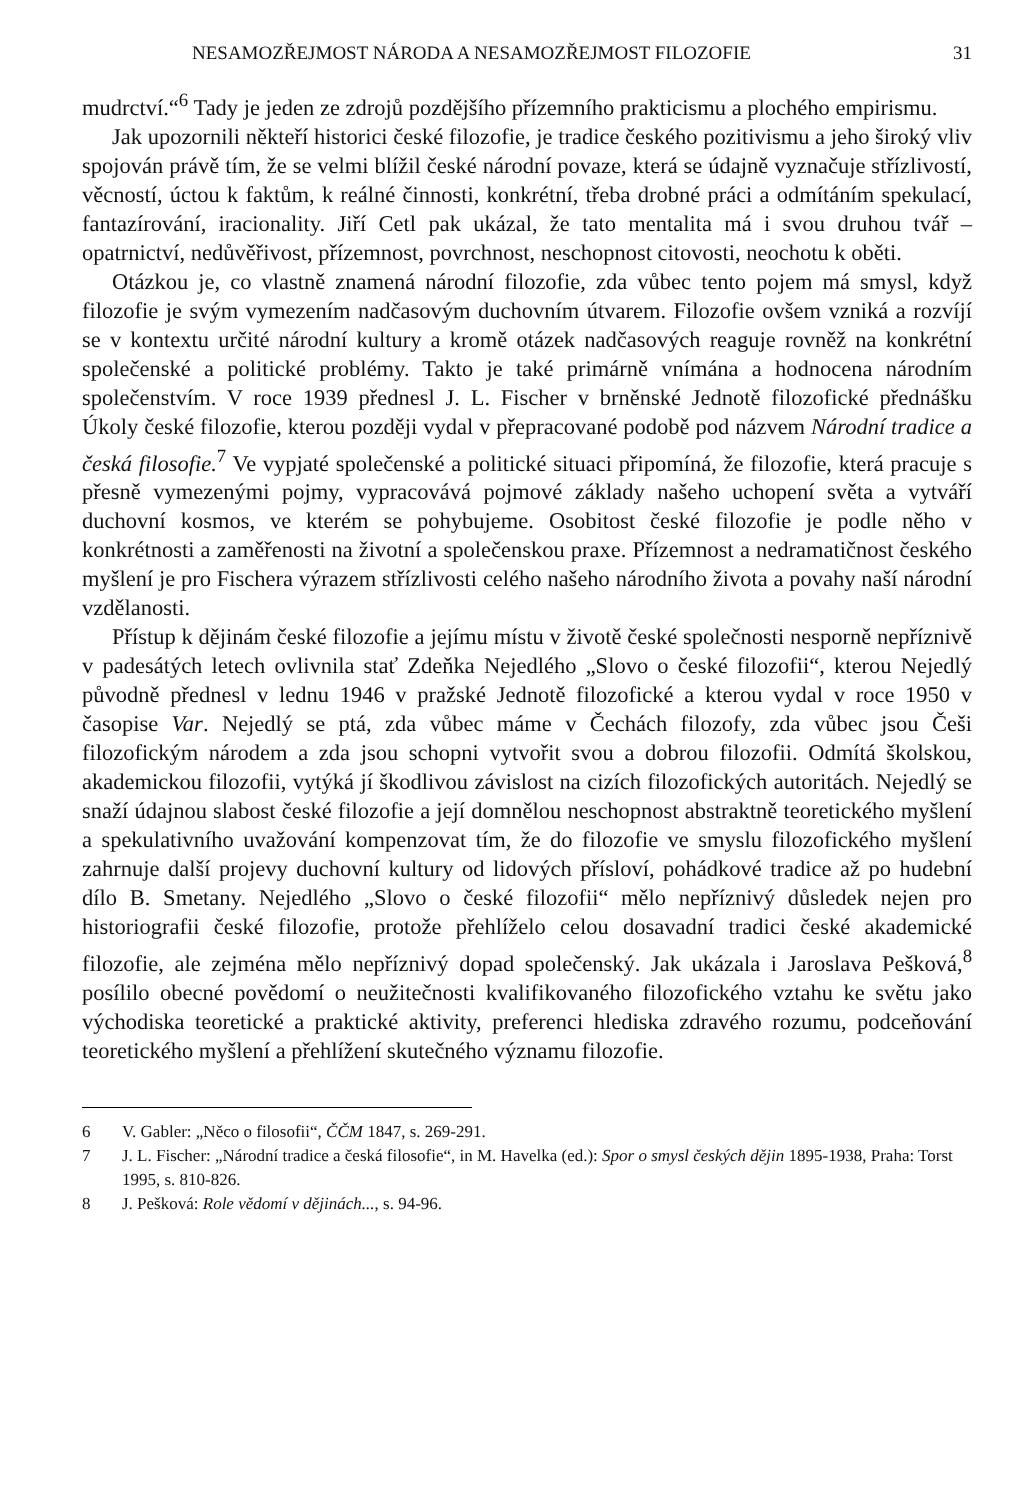NESAMOZŘEJMOST NÁRODA A NESAMOZŘEJMOST FILOZOFIE 31
mudrctví.“<sup>6</sup> Tady je jeden ze zdrojů pozdějšího přízemního prakticismu a plochého empirismu.
Jak upozornili někteří historici české filozofie, je tradice českého pozitivismu a jeho široký vliv spojován právě tím, že se velmi blížil české národní povaze, která se údajně vyznačuje střízlivostí, věcností, úctou k faktům, k reálné činnosti, konkrétní, třeba drobné práci a odmítáním spekulací, fantazírování, iracionality. Jiří Cetl pak ukázal, že tato mentalita má i svou druhou tvář – opatrnictví, nedůvěřivost, přízemnost, povrchnost, neschopnost citovosti, neochotu k oběti.
Otázkou je, co vlastně znamená národní filozofie, zda vůbec tento pojem má smysl, když filozofie je svým vymezením nadčasovým duchovním útvarem. Filozofie ovšem vzniká a rozvíjí se v kontextu určité národní kultury a kromě otázek nadčasových reaguje rovněž na konkrétní společenské a politické problémy. Takto je také primárně vnímána a hodnocena národním společenstvím. V roce 1939 přednesl J. L. Fischer v brněnské Jednotě filozofické přednášku Úkoly české filozofie, kterou později vydal v přepracované podobě pod názvem Národní tradice a česká filosofie.<sup>7</sup> Ve vypjaté společenské a politické situaci připomíná, že filozofie, která pracuje s přesně vymezenými pojmy, vypracovává pojmové základy našeho uchopení světa a vytváří duchovní kosmos, ve kterém se pohybujeme. Osobitost české filozofie je podle něho v konkrétnosti a zaměřenosti na životní a společenskou praxe. Přízemnost a nedramatičnost českého myšlení je pro Fischera výrazem střízlivosti celého našeho národního života a povahy naší národní vzdělanosti.
Přístup k dějinám české filozofie a jejímu místu v životě české společnosti nesporně nepříznivě v padesátých letech ovlivnila stať Zdeňka Nejedlého „Slovo o české filozofii“, kterou Nejedlý původně přednesl v lednu 1946 v pražské Jednotě filozofické a kterou vydal v roce 1950 v časopise Var. Nejedlý se ptá, zda vůbec máme v Čechách filozofy, zda vůbec jsou Češi filozofickým národem a zda jsou schopni vytvořit svou a dobrou filozofii. Odmítá školskou, akademickou filozofii, vytýká jí škodlivou závislost na cizích filozofických autoritách. Nejedlý se snaží údajnou slabost české filozofie a její domnělou neschopnost abstraktně teoretického myšlení a spekulativního uvažování kompenzovat tím, že do filozofie ve smyslu filozofického myšlení zahrnuje další projevy duchovní kultury od lidových přísloví, pohádkové tradice až po hudební dílo B. Smetany. Nejedlého „Slovo o české filozofii“ mělo nepříznivý důsledek nejen pro historiografii české filozofie, protože přehlíželo celou dosavadní tradici české akademické filozofie, ale zejména mělo nepříznivý dopad společenský. Jak ukázala i Jaroslava Pešková,<sup>8</sup> posílilo obecné povědomí o neužitečnosti kvalifikovaného filozofického vztahu ke světu jako východiska teoretické a praktické aktivity, preferenci hlediska zdravého rozumu, podceňování teoretického myšlení a přehlížení skutečného významu filozofie.
6 V. Gabler: „Něco o filosofii“, ČČM 1847, s. 269-291.
7 J. L. Fischer: „Národní tradice a česká filosofie“, in M. Havelka (ed.): Spor o smysl českých dějin 1895-1938, Praha: Torst 1995, s. 810-826.
8 J. Pešková: Role vědomí v dějinách..., s. 94-96.